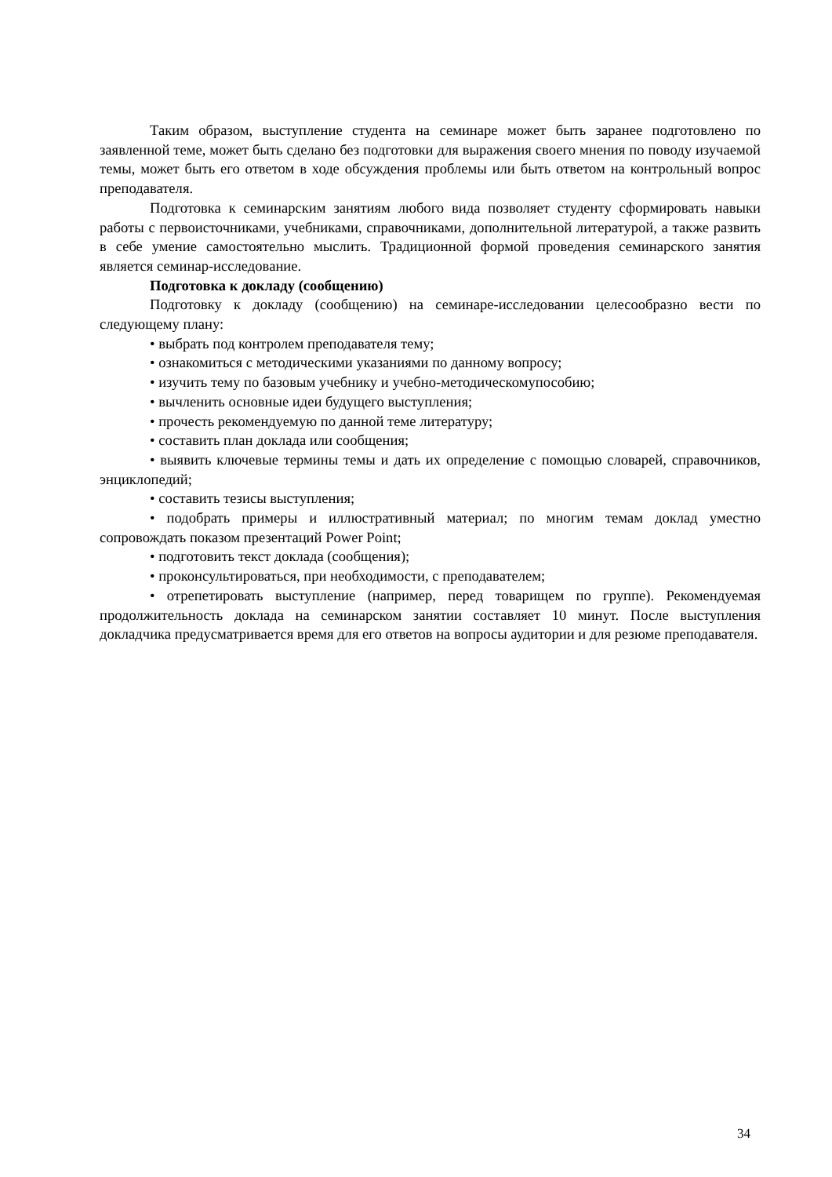Таким образом, выступление студента на семинаре может быть заранее подготовлено по заявленной теме, может быть сделано без подготовки для выражения своего мнения по поводу изучаемой темы, может быть его ответом в ходе обсуждения проблемы или быть ответом на контрольный вопрос преподавателя.
Подготовка к семинарским занятиям любого вида позволяет студенту сформировать навыки работы с первоисточниками, учебниками, справочниками, дополнительной литературой, а также развить в себе умение самостоятельно мыслить. Традиционной формой проведения семинарского занятия является семинар-исследование.
Подготовка к докладу (сообщению)
Подготовку к докладу (сообщению) на семинаре-исследовании целесообразно вести по следующему плану:
• выбрать под контролем преподавателя тему;
• ознакомиться с методическими указаниями по данному вопросу;
• изучить тему по базовым учебнику и учебно-методическомупособию;
• вычленить основные идеи будущего выступления;
• прочесть рекомендуемую по данной теме литературу;
• составить план доклада или сообщения;
• выявить ключевые термины темы и дать их определение с помощью словарей, справочников, энциклопедий;
• составить тезисы выступления;
• подобрать примеры и иллюстративный материал; по многим темам доклад уместно сопровождать показом презентаций Power Point;
• подготовить текст доклада (сообщения);
• проконсультироваться, при необходимости, с преподавателем;
• отрепетировать выступление (например, перед товарищем по группе). Рекомендуемая продолжительность доклада на семинарском занятии составляет 10 минут. После выступления докладчика предусматривается время для его ответов на вопросы аудитории и для резюме преподавателя.
34